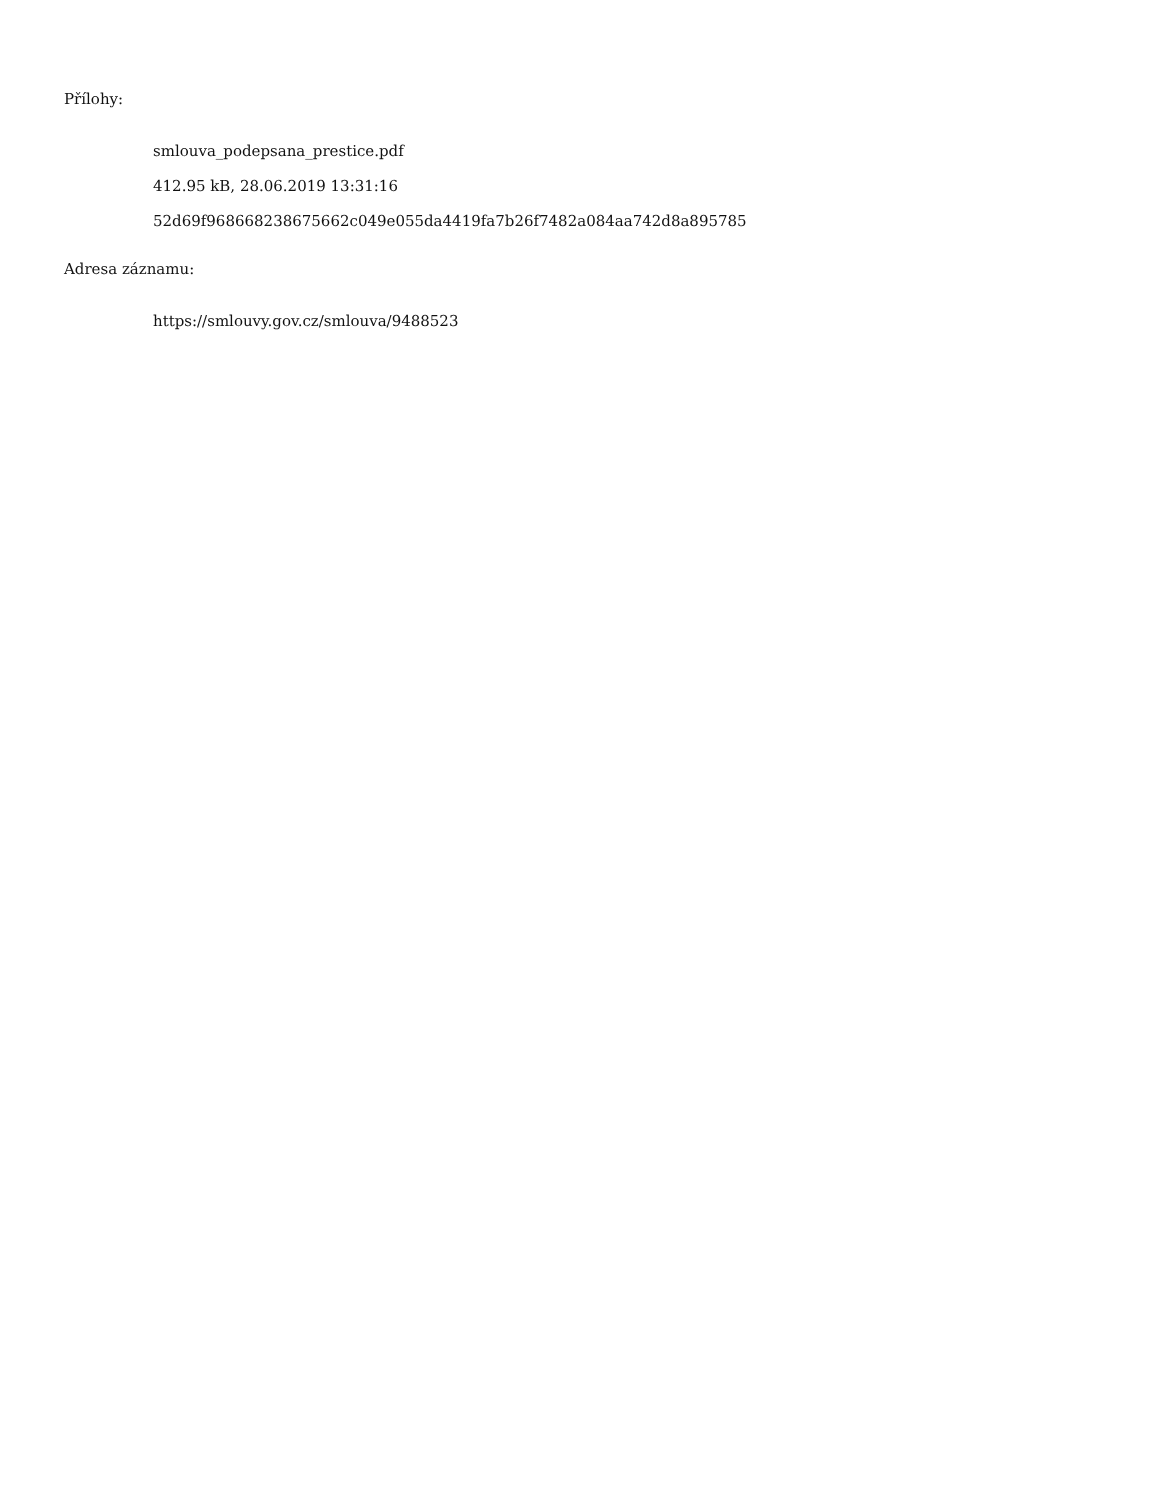Přílohy:
smlouva_podepsana_prestice.pdf
412.95 kB, 28.06.2019 13:31:16
52d69f968668238675662c049e055da4419fa7b26f7482a084aa742d8a895785
Adresa záznamu:
https://smlouvy.gov.cz/smlouva/9488523